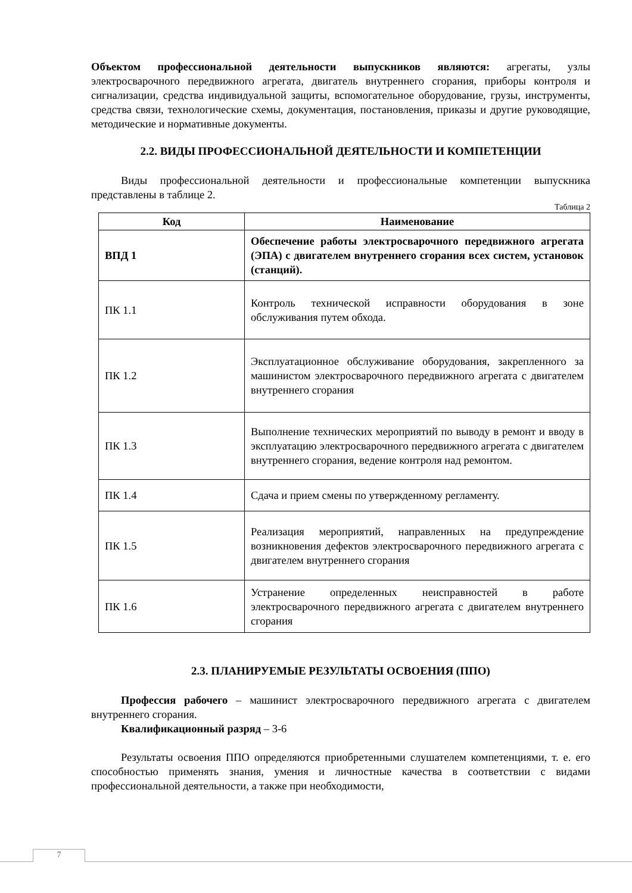Объектом профессиональной деятельности выпускников являются: агрегаты, узлы электросварочного передвижного агрегата, двигатель внутреннего сгорания, приборы контроля и сигнализации, средства индивидуальной защиты, вспомогательное оборудование, грузы, инструменты, средства связи, технологические схемы, документация, постановления, приказы и другие руководящие, методические и нормативные документы.
2.2. ВИДЫ ПРОФЕССИОНАЛЬНОЙ ДЕЯТЕЛЬНОСТИ И КОМПЕТЕНЦИИ
Виды профессиональной деятельности и профессиональные компетенции выпускника представлены в таблице 2.
Таблица 2
| Код | Наименование |
| --- | --- |
| ВПД 1 | Обеспечение работы электросварочного передвижного агрегата (ЭПА) с двигателем внутреннего сгорания всех систем, установок (станций). |
| ПК 1.1 | Контроль технической исправности оборудования в зоне обслуживания путем обхода. |
| ПК 1.2 | Эксплуатационное обслуживание оборудования, закрепленного за машинистом электросварочного передвижного агрегата с двигателем внутреннего сгорания |
| ПК 1.3 | Выполнение технических мероприятий по выводу в ремонт и вводу в эксплуатацию электросварочного передвижного агрегата с двигателем внутреннего сгорания, ведение контроля над ремонтом. |
| ПК 1.4 | Сдача и прием смены по утвержденному регламенту. |
| ПК 1.5 | Реализация мероприятий, направленных на предупреждение возникновения дефектов электросварочного передвижного агрегата с двигателем внутреннего сгорания |
| ПК 1.6 | Устранение определенных неисправностей в работе электросварочного передвижного агрегата с двигателем внутреннего сгорания |
2.3. ПЛАНИРУЕМЫЕ РЕЗУЛЬТАТЫ ОСВОЕНИЯ (ППО)
Профессия рабочего – машинист электросварочного передвижного агрегата с двигателем внутреннего сгорания.
Квалификационный разряд – 3-6
Результаты освоения ППО определяются приобретенными слушателем компетенциями, т. е. его способностью применять знания, умения и личностные качества в соответствии с видами профессиональной деятельности, а также при необходимости,
7